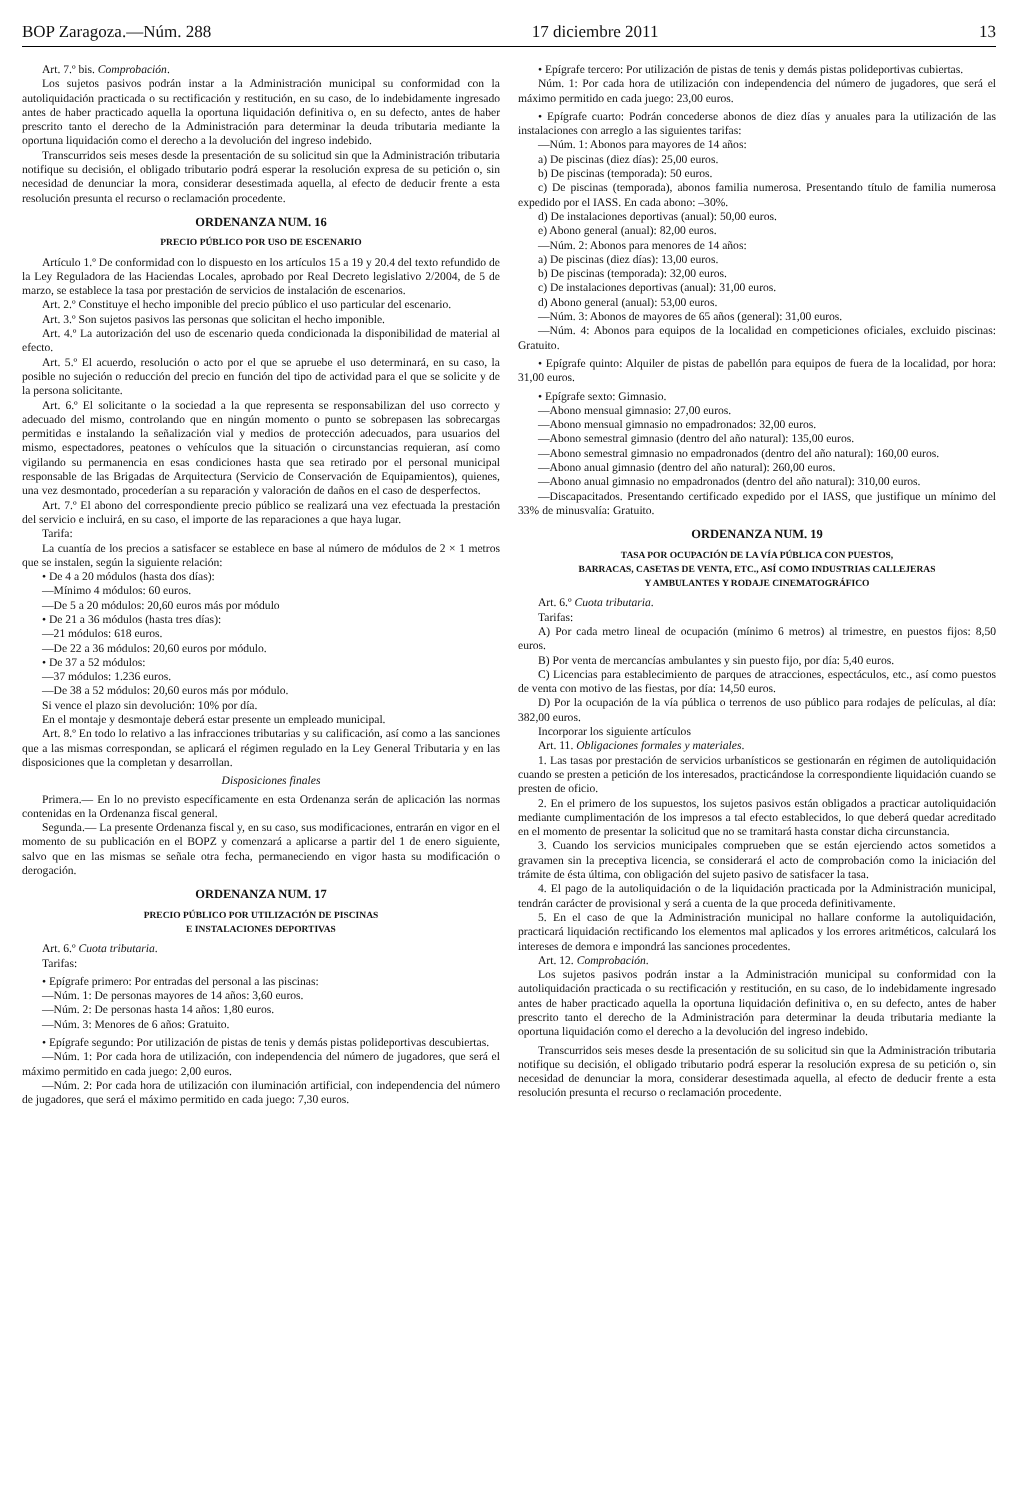BOP Zaragoza.—Núm. 288 17 diciembre 2011 13
Art. 7.º bis. Comprobación.
Los sujetos pasivos podrán instar a la Administración municipal su conformidad con la autoliquidación practicada o su rectificación y restitución, en su caso, de lo indebidamente ingresado antes de haber practicado aquella la oportuna liquidación definitiva o, en su defecto, antes de haber prescrito tanto el derecho de la Administración para determinar la deuda tributaria mediante la oportuna liquidación como el derecho a la devolución del ingreso indebido.
Transcurridos seis meses desde la presentación de su solicitud sin que la Administración tributaria notifique su decisión, el obligado tributario podrá esperar la resolución expresa de su petición o, sin necesidad de denunciar la mora, considerar desestimada aquella, al efecto de deducir frente a esta resolución presunta el recurso o reclamación procedente.
ORDENANZA NUM. 16
PRECIO PÚBLICO POR USO DE ESCENARIO
Artículo 1.º De conformidad con lo dispuesto en los artículos 15 a 19 y 20.4 del texto refundido de la Ley Reguladora de las Haciendas Locales, aprobado por Real Decreto legislativo 2/2004, de 5 de marzo, se establece la tasa por prestación de servicios de instalación de escenarios.
Art. 2.º Constituye el hecho imponible del precio público el uso particular del escenario.
Art. 3.º Son sujetos pasivos las personas que solicitan el hecho imponible.
Art. 4.º La autorización del uso de escenario queda condicionada la disponibilidad de material al efecto.
Art. 5.º El acuerdo, resolución o acto por el que se apruebe el uso determinará, en su caso, la posible no sujeción o reducción del precio en función del tipo de actividad para el que se solicite y de la persona solicitante.
Art. 6.º El solicitante o la sociedad a la que representa se responsabilizan del uso correcto y adecuado del mismo, controlando que en ningún momento o punto se sobrepasen las sobrecargas permitidas e instalando la señalización vial y medios de protección adecuados, para usuarios del mismo, espectadores, peatones o vehículos que la situación o circunstancias requieran, así como vigilando su permanencia en esas condiciones hasta que sea retirado por el personal municipal responsable de las Brigadas de Arquitectura (Servicio de Conservación de Equipamientos), quienes, una vez desmontado, procederían a su reparación y valoración de daños en el caso de desperfectos.
Art. 7.º El abono del correspondiente precio público se realizará una vez efectuada la prestación del servicio e incluirá, en su caso, el importe de las reparaciones a que haya lugar.
Tarifa:
La cuantía de los precios a satisfacer se establece en base al número de módulos de 2 × 1 metros que se instalen, según la siguiente relación:
• De 4 a 20 módulos (hasta dos días):
—Mínimo 4 módulos: 60 euros.
—De 5 a 20 módulos: 20,60 euros más por módulo
• De 21 a 36 módulos (hasta tres días):
—21 módulos: 618 euros.
—De 22 a 36 módulos: 20,60 euros por módulo.
• De 37 a 52 módulos:
—37 módulos: 1.236 euros.
—De 38 a 52 módulos: 20,60 euros más por módulo.
Si vence el plazo sin devolución: 10% por día.
En el montaje y desmontaje deberá estar presente un empleado municipal.
Art. 8.º En todo lo relativo a las infracciones tributarias y su calificación, así como a las sanciones que a las mismas correspondan, se aplicará el régimen regulado en la Ley General Tributaria y en las disposiciones que la completan y desarrollan.
Disposiciones finales
Primera.— En lo no previsto específicamente en esta Ordenanza serán de aplicación las normas contenidas en la Ordenanza fiscal general.
Segunda.— La presente Ordenanza fiscal y, en su caso, sus modificaciones, entrarán en vigor en el momento de su publicación en el BOPZ y comenzará a aplicarse a partir del 1 de enero siguiente, salvo que en las mismas se señale otra fecha, permaneciendo en vigor hasta su modificación o derogación.
ORDENANZA NUM. 17
PRECIO PÚBLICO POR UTILIZACIÓN DE PISCINAS
E INSTALACIONES DEPORTIVAS
Art. 6.º Cuota tributaria.
Tarifas:
• Epígrafe primero: Por entradas del personal a las piscinas:
—Núm. 1: De personas mayores de 14 años: 3,60 euros.
—Núm. 2: De personas hasta 14 años: 1,80 euros.
—Núm. 3: Menores de 6 años: Gratuito.
• Epígrafe segundo: Por utilización de pistas de tenis y demás pistas polideportivas descubiertas.
—Núm. 1: Por cada hora de utilización, con independencia del número de jugadores, que será el máximo permitido en cada juego: 2,00 euros.
—Núm. 2: Por cada hora de utilización con iluminación artificial, con independencia del número de jugadores, que será el máximo permitido en cada juego: 7,30 euros.
• Epígrafe tercero: Por utilización de pistas de tenis y demás pistas polideportivas cubiertas.
Núm. 1: Por cada hora de utilización con independencia del número de jugadores, que será el máximo permitido en cada juego: 23,00 euros.
• Epígrafe cuarto: Podrán concederse abonos de diez días y anuales para la utilización de las instalaciones con arreglo a las siguientes tarifas:
—Núm. 1: Abonos para mayores de 14 años:
a) De piscinas (diez días): 25,00 euros.
b) De piscinas (temporada): 50 euros.
c) De piscinas (temporada), abonos familia numerosa. Presentando título de familia numerosa expedido por el IASS. En cada abono: –30%.
d) De instalaciones deportivas (anual): 50,00 euros.
e) Abono general (anual): 82,00 euros.
—Núm. 2: Abonos para menores de 14 años:
a) De piscinas (diez días): 13,00 euros.
b) De piscinas (temporada): 32,00 euros.
c) De instalaciones deportivas (anual): 31,00 euros.
d) Abono general (anual): 53,00 euros.
—Núm. 3: Abonos de mayores de 65 años (general): 31,00 euros.
—Núm. 4: Abonos para equipos de la localidad en competiciones oficiales, excluido piscinas: Gratuito.
• Epígrafe quinto: Alquiler de pistas de pabellón para equipos de fuera de la localidad, por hora: 31,00 euros.
• Epígrafe sexto: Gimnasio.
—Abono mensual gimnasio: 27,00 euros.
—Abono mensual gimnasio no empadronados: 32,00 euros.
—Abono semestral gimnasio (dentro del año natural): 135,00 euros.
—Abono semestral gimnasio no empadronados (dentro del año natural): 160,00 euros.
—Abono anual gimnasio (dentro del año natural): 260,00 euros.
—Abono anual gimnasio no empadronados (dentro del año natural): 310,00 euros.
—Discapacitados. Presentando certificado expedido por el IASS, que justifique un mínimo del 33% de minusvalía: Gratuito.
ORDENANZA NUM. 19
TASA POR OCUPACIÓN DE LA VÍA PÚBLICA CON PUESTOS,
BARRACAS, CASETAS DE VENTA, ETC., ASÍ COMO INDUSTRIAS CALLEJERAS
Y AMBULANTES Y RODAJE CINEMATOGRÁFICO
Art. 6.º Cuota tributaria.
Tarifas:
A) Por cada metro lineal de ocupación (mínimo 6 metros) al trimestre, en puestos fijos: 8,50 euros.
B) Por venta de mercancías ambulantes y sin puesto fijo, por día: 5,40 euros.
C) Licencias para establecimiento de parques de atracciones, espectáculos, etc., así como puestos de venta con motivo de las fiestas, por día: 14,50 euros.
D) Por la ocupación de la vía pública o terrenos de uso público para rodajes de películas, al día: 382,00 euros.
Incorporar los siguiente artículos
Art. 11. Obligaciones formales y materiales.
1. Las tasas por prestación de servicios urbanísticos se gestionarán en régimen de autoliquidación cuando se presten a petición de los interesados, practicándose la correspondiente liquidación cuando se presten de oficio.
2. En el primero de los supuestos, los sujetos pasivos están obligados a practicar autoliquidación mediante cumplimentación de los impresos a tal efecto establecidos, lo que deberá quedar acreditado en el momento de presentar la solicitud que no se tramitará hasta constar dicha circunstancia.
3. Cuando los servicios municipales comprueben que se están ejerciendo actos sometidos a gravamen sin la preceptiva licencia, se considerará el acto de comprobación como la iniciación del trámite de ésta última, con obligación del sujeto pasivo de satisfacer la tasa.
4. El pago de la autoliquidación o de la liquidación practicada por la Administración municipal, tendrán carácter de provisional y será a cuenta de la que proceda definitivamente.
5. En el caso de que la Administración municipal no hallare conforme la autoliquidación, practicará liquidación rectificando los elementos mal aplicados y los errores aritméticos, calculará los intereses de demora e impondrá las sanciones procedentes.
Art. 12. Comprobación.
Los sujetos pasivos podrán instar a la Administración municipal su conformidad con la autoliquidación practicada o su rectificación y restitución, en su caso, de lo indebidamente ingresado antes de haber practicado aquella la oportuna liquidación definitiva o, en su defecto, antes de haber prescrito tanto el derecho de la Administración para determinar la deuda tributaria mediante la oportuna liquidación como el derecho a la devolución del ingreso indebido.
Transcurridos seis meses desde la presentación de su solicitud sin que la Administración tributaria notifique su decisión, el obligado tributario podrá esperar la resolución expresa de su petición o, sin necesidad de denunciar la mora, considerar desestimada aquella, al efecto de deducir frente a esta resolución presunta el recurso o reclamación procedente.